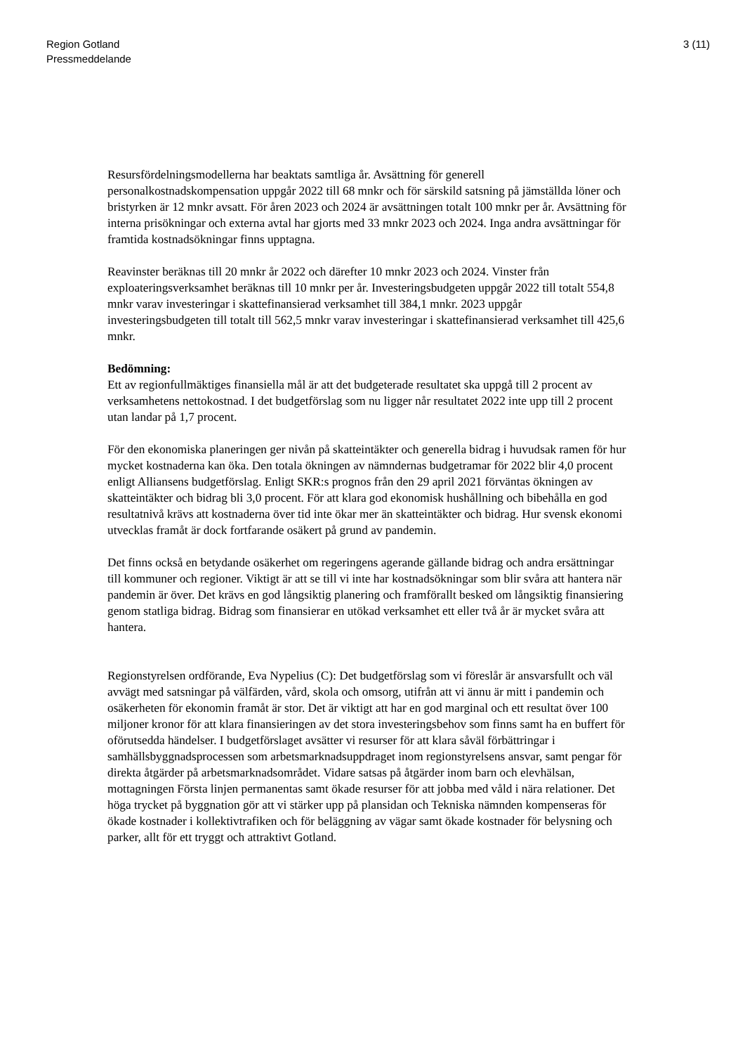Region Gotland
Pressmeddelande
3 (11)
Resursfördelningsmodellerna har beaktats samtliga år. Avsättning för generell personalkostnadskompensation uppgår 2022 till 68 mnkr och för särskild satsning på jämställda löner och bristyrken är 12 mnkr avsatt. För åren 2023 och 2024 är avsättningen totalt 100 mnkr per år. Avsättning för interna prisökningar och externa avtal har gjorts med 33 mnkr 2023 och 2024. Inga andra avsättningar för framtida kostnadsökningar finns upptagna.
Reavinster beräknas till 20 mnkr år 2022 och därefter 10 mnkr 2023 och 2024. Vinster från exploateringsverksamhet beräknas till 10 mnkr per år. Investeringsbudgeten uppgår 2022 till totalt 554,8 mnkr varav investeringar i skattefinansierad verksamhet till 384,1 mnkr. 2023 uppgår investeringsbudgeten till totalt till 562,5 mnkr varav investeringar i skattefinansierad verksamhet till 425,6 mnkr.
Bedömning:
Ett av regionfullmäktiges finansiella mål är att det budgeterade resultatet ska uppgå till 2 procent av verksamhetens nettokostnad. I det budgetförslag som nu ligger når resultatet 2022 inte upp till 2 procent utan landar på 1,7 procent.
För den ekonomiska planeringen ger nivån på skatteintäkter och generella bidrag i huvudsak ramen för hur mycket kostnaderna kan öka. Den totala ökningen av nämndernas budgetramar för 2022 blir 4,0 procent enligt Alliansens budgetförslag. Enligt SKR:s prognos från den 29 april 2021 förväntas ökningen av skatteintäkter och bidrag bli 3,0 procent. För att klara god ekonomisk hushållning och bibehålla en god resultatnivå krävs att kostnaderna över tid inte ökar mer än skatteintäkter och bidrag. Hur svensk ekonomi utvecklas framåt är dock fortfarande osäkert på grund av pandemin.
Det finns också en betydande osäkerhet om regeringens agerande gällande bidrag och andra ersättningar till kommuner och regioner. Viktigt är att se till vi inte har kostnadsökningar som blir svåra att hantera när pandemin är över. Det krävs en god långsiktig planering och framförallt besked om långsiktig finansiering genom statliga bidrag. Bidrag som finansierar en utökad verksamhet ett eller två år är mycket svåra att hantera.
Regionstyrelsen ordförande, Eva Nypelius (C): Det budgetförslag som vi föreslår är ansvarsfullt och väl avvägt med satsningar på välfärden, vård, skola och omsorg, utifrån att vi ännu är mitt i pandemin och osäkerheten för ekonomin framåt är stor. Det är viktigt att har en god marginal och ett resultat över 100 miljoner kronor för att klara finansieringen av det stora investeringsbehov som finns samt ha en buffert för oförutsedda händelser. I budgetförslaget avsätter vi resurser för att klara såväl förbättringar i samhällsbyggnadsprocessen som arbetsmarknadsuppdraget inom regionstyrelsens ansvar, samt pengar för direkta åtgärder på arbetsmarknadsområdet. Vidare satsas på åtgärder inom barn och elevhälsan, mottagningen Första linjen permanentas samt ökade resurser för att jobba med våld i nära relationer. Det höga trycket på byggnation gör att vi stärker upp på plansidan och Tekniska nämnden kompenseras för ökade kostnader i kollektivtrafiken och för beläggning av vägar samt ökade kostnader för belysning och parker, allt för ett tryggt och attraktivt Gotland.